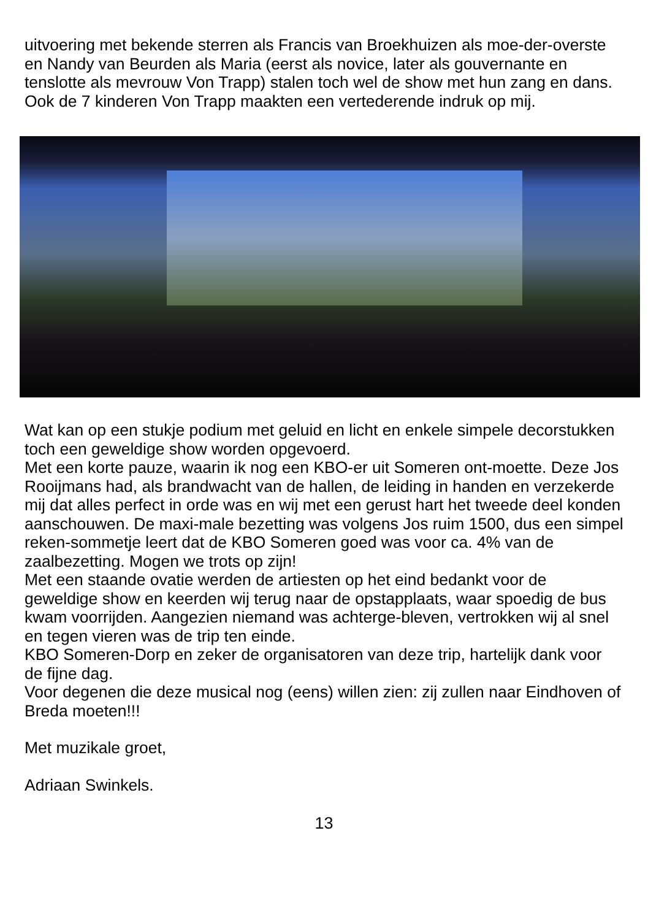uitvoering met bekende sterren als Francis van Broekhuizen als moe-der-overste en Nandy van Beurden als Maria (eerst als novice, later als gouvernante en tenslotte als mevrouw Von Trapp) stalen toch wel de show met hun zang en dans. Ook de 7 kinderen Von Trapp maakten een vertederende indruk op mij.
Wat kan op een stukje podium met geluid en licht en enkele simpele decorstukken toch een geweldige show worden opgevoerd.
Met een korte pauze, waarin ik nog een KBO-er uit Someren ont-moette. Deze Jos Rooijmans had, als brandwacht van de hallen, de leiding in handen en verzekerde mij dat alles perfect in orde was en wij met een gerust hart het tweede deel konden aanschouwen. De maxi-male bezetting was volgens Jos ruim 1500, dus een simpel reken-sommetje leert dat de KBO Someren goed was voor ca. 4% van de zaalbezetting. Mogen we trots op zijn!
Met een staande ovatie werden de artiesten op het eind bedankt voor de geweldige show en keerden wij terug naar de opstapplaats, waar spoedig de bus kwam voorrijden. Aangezien niemand was achterge-bleven, vertrokken wij al snel en tegen vieren was de trip ten einde.
KBO Someren-Dorp en zeker de organisatoren van deze trip, hartelijk dank voor de fijne dag.
Voor degenen die deze musical nog (eens) willen zien: zij zullen naar Eindhoven of Breda moeten!!!
Met muzikale groet,
Adriaan Swinkels.
13